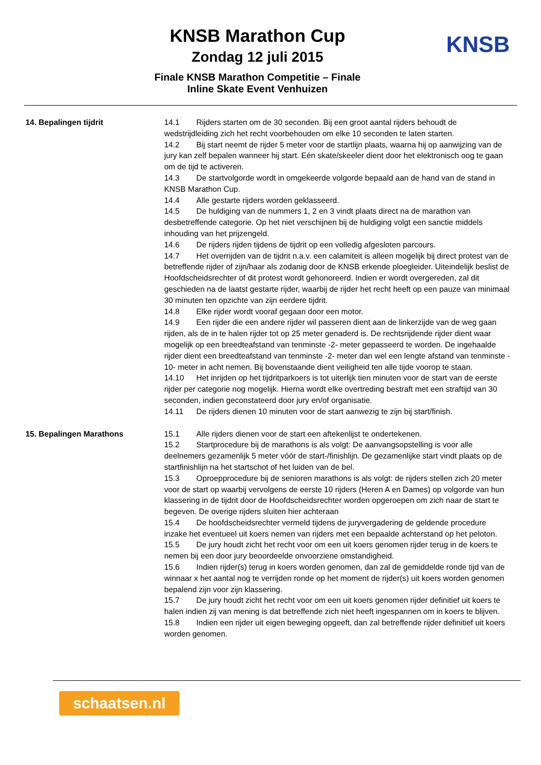KNSB Marathon Cup
Zondag 12 juli 2015
Finale KNSB Marathon Competitie – Finale
Inline Skate Event Venhuizen
KNSB
14. Bepalingen tijdrit 14.1 Rijders starten om de 30 seconden. Bij een groot aantal rijders behoudt de wedstrijdleiding zich het recht voorbehouden om elke 10 seconden te laten starten.
14.2 Bij start neemt de rijder 5 meter voor de startlijn plaats, waarna hij op aanwijzing van de jury kan zelf bepalen wanneer hij start. Eén skate/skeeler dient door het elektronisch oog te gaan om de tijd te activeren.
14.3 De startvolgorde wordt in omgekeerde volgorde bepaald aan de hand van de stand in KNSB Marathon Cup.
14.4 Alle gestarte rijders worden geklasseerd.
14.5 De huldiging van de nummers 1, 2 en 3 vindt plaats direct na de marathon van desbetreffende categorie. Op het niet verschijnen bij de huldiging volgt een sanctie middels inhouding van het prijzengeld.
14.6 De rijders rijden tijdens de tijdrit op een volledig afgesloten parcours.
14.7 Het overrijden van de tijdrit n.a.v. een calamiteit is alleen mogelijk bij direct protest van de betreffende rijder of zijn/haar als zodanig door de KNSB erkende ploegleider. Uiteindelijk beslist de Hoofdscheidsrechter of dit protest wordt gehonoreerd. Indien er wordt overgereden, zal dit geschieden na de laatst gestarte rijder, waarbij de rijder het recht heeft op een pauze van minimaal 30 minuten ten opzichte van zijn eerdere tijdrit.
14.8 Elke rijder wordt vooraf gegaan door een motor.
14.9 Een rijder die een andere rijder wil passeren dient aan de linkerzijde van de weg gaan rijden, als de in te halen rijder tot op 25 meter genaderd is. De rechtsrijdende rijder dient waar mogelijk op een breedteafstand van tenminste -2- meter gepasseerd te worden. De ingehaalde rijder dient een breedteafstand van tenminste -2- meter dan wel een lengte afstand van tenminste - 10- meter in acht nemen. Bij bovenstaande dient veiligheid ten alle tijde voorop te staan.
14.10 Het inrijden op het tijdritparkoers is tot uiterlijk tien minuten voor de start van de eerste rijder per categorie nog mogelijk. Hierna wordt elke overtreding bestraft met een straftijd van 30 seconden, indien geconstateerd door jury en/of organisatie.
14.11 De rijders dienen 10 minuten voor de start aanwezig te zijn bij start/finish.
15. Bepalingen Marathons 15.1 Alle rijders dienen voor de start een aftekenlijst te ondertekenen.
15.2 Startprocedure bij de marathons is als volgt: De aanvangsopstelling is voor alle deelnemers gezamenlijk 5 meter vóór de start-/finishlijn. De gezamenlijke start vindt plaats op de startfinishlijn na het startschot of het luiden van de bel.
15.3 Oproepprocedure bij de senioren marathons is als volgt: de rijders stellen zich 20 meter voor de start op waarbij vervolgens de eerste 10 rijders (Heren A en Dames) op volgorde van hun klassering in de tijdrit door de Hoofdscheidsrechter worden opgeroepen om zich naar de start te begeven. De overige rijders sluiten hier achteraan
15.4 De hoofdscheidsrechter vermeld tijdens de juryvergadering de geldende procedure inzake het eventueel uit koers nemen van rijders met een bepaalde achterstand op het peloton.
15.5 De jury houdt zicht het recht voor om een uit koers genomen rijder terug in de koers te nemen bij een door jury beoordeelde onvoorziene omstandigheid.
15.6 Indien rijder(s) terug in koers worden genomen, dan zal de gemiddelde ronde tijd van de winnaar x het aantal nog te verrijden ronde op het moment de rijder(s) uit koers worden genomen bepalend zijn voor zijn klassering.
15.7 De jury houdt zicht het recht voor om een uit koers genomen rijder definitief uit koers te halen indien zij van mening is dat betreffende zich niet heeft ingespannen om in koers te blijven.
15.8 Indien een rijder uit eigen beweging opgeeft, dan zal betreffende rijder definitief uit koers worden genomen.
schaatsen.nl